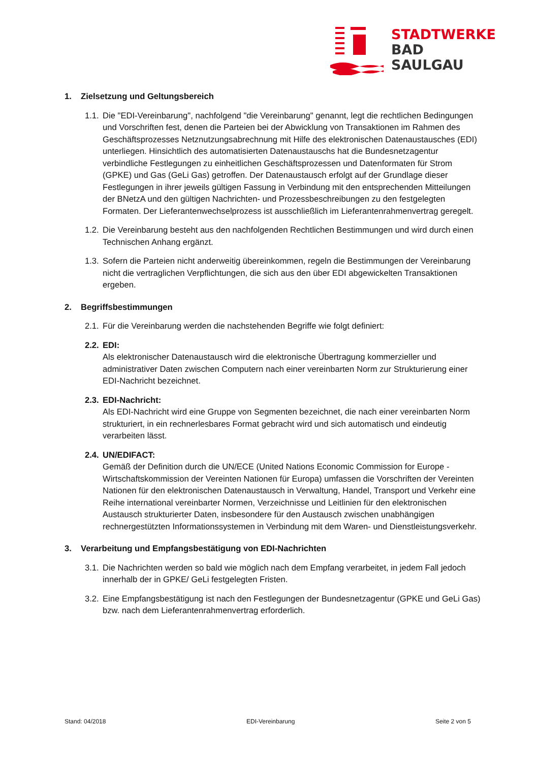STADTWERKE
BAD
SAULGAU
1. Zielsetzung und Geltungsbereich
1.1.
Die "EDI-Vereinbarung", nachfolgend "die Vereinbarung" genannt, legt die rechtlichen Bedingungen und Vorschriften fest, denen die Parteien bei der Abwicklung von Transaktionen im Rahmen des Geschäftsprozesses Netznutzungsabrechnung mit Hilfe des elektronischen Datenaustausches (EDI) unterliegen. Hinsichtlich des automatisierten Datenaustauschs hat die Bundesnetzagentur verbindliche Festlegungen zu einheitlichen Geschäftsprozessen und Datenformaten für Strom (GPKE) und Gas (GeLi Gas) getroffen. Der Datenaustausch erfolgt auf der Grundlage dieser Festlegungen in ihrer jeweils gültigen Fassung in Verbindung mit den entsprechenden Mitteilungen der BNetzA und den gültigen Nachrichten- und Prozessbeschreibungen zu den festgelegten Formaten. Der Lieferantenwechselprozess ist ausschließlich im Lieferantenrahmenvertrag geregelt.
1.2.
Die Vereinbarung besteht aus den nachfolgenden Rechtlichen Bestimmungen und wird durch einen Technischen Anhang ergänzt.
1.3.
Sofern die Parteien nicht anderweitig übereinkommen, regeln die Bestimmungen der Vereinbarung nicht die vertraglichen Verpflichtungen, die sich aus den über EDI abgewickelten Transaktionen ergeben.
2. Begriffsbestimmungen
2.1.
Für die Vereinbarung werden die nachstehenden Begriffe wie folgt definiert:
2.2.
EDI:
Als elektronischer Datenaustausch wird die elektronische Übertragung kommerzieller und administrativer Daten zwischen Computern nach einer vereinbarten Norm zur Strukturierung einer EDI-Nachricht bezeichnet.
2.3.
EDI-Nachricht:
Als EDI-Nachricht wird eine Gruppe von Segmenten bezeichnet, die nach einer vereinbarten Norm strukturiert, in ein rechnerlesbares Format gebracht wird und sich automatisch und eindeutig verarbeiten lässt.
2.4.
UN/EDIFACT:
Gemäß der Definition durch die UN/ECE (United Nations Economic Commission for Europe - Wirtschaftskommission der Vereinten Nationen für Europa) umfassen die Vorschriften der Vereinten Nationen für den elektronischen Datenaustausch in Verwaltung, Handel, Transport und Verkehr eine Reihe international vereinbarter Normen, Verzeichnisse und Leitlinien für den elektronischen Austausch strukturierter Daten, insbesondere für den Austausch zwischen unabhängigen rechnergestützten Informationssystemen in Verbindung mit dem Waren- und Dienstleistungsverkehr.
3. Verarbeitung und Empfangsbestätigung von EDI-Nachrichten
3.1.
Die Nachrichten werden so bald wie möglich nach dem Empfang verarbeitet, in jedem Fall jedoch innerhalb der in GPKE/ GeLi festgelegten Fristen.
3.2.
Eine Empfangsbestätigung ist nach den Festlegungen der Bundesnetzagentur (GPKE und GeLi Gas) bzw. nach dem Lieferantenrahmenvertrag erforderlich.
Stand: 04/2018 EDI-Vereinbarung Seite 2 von 5